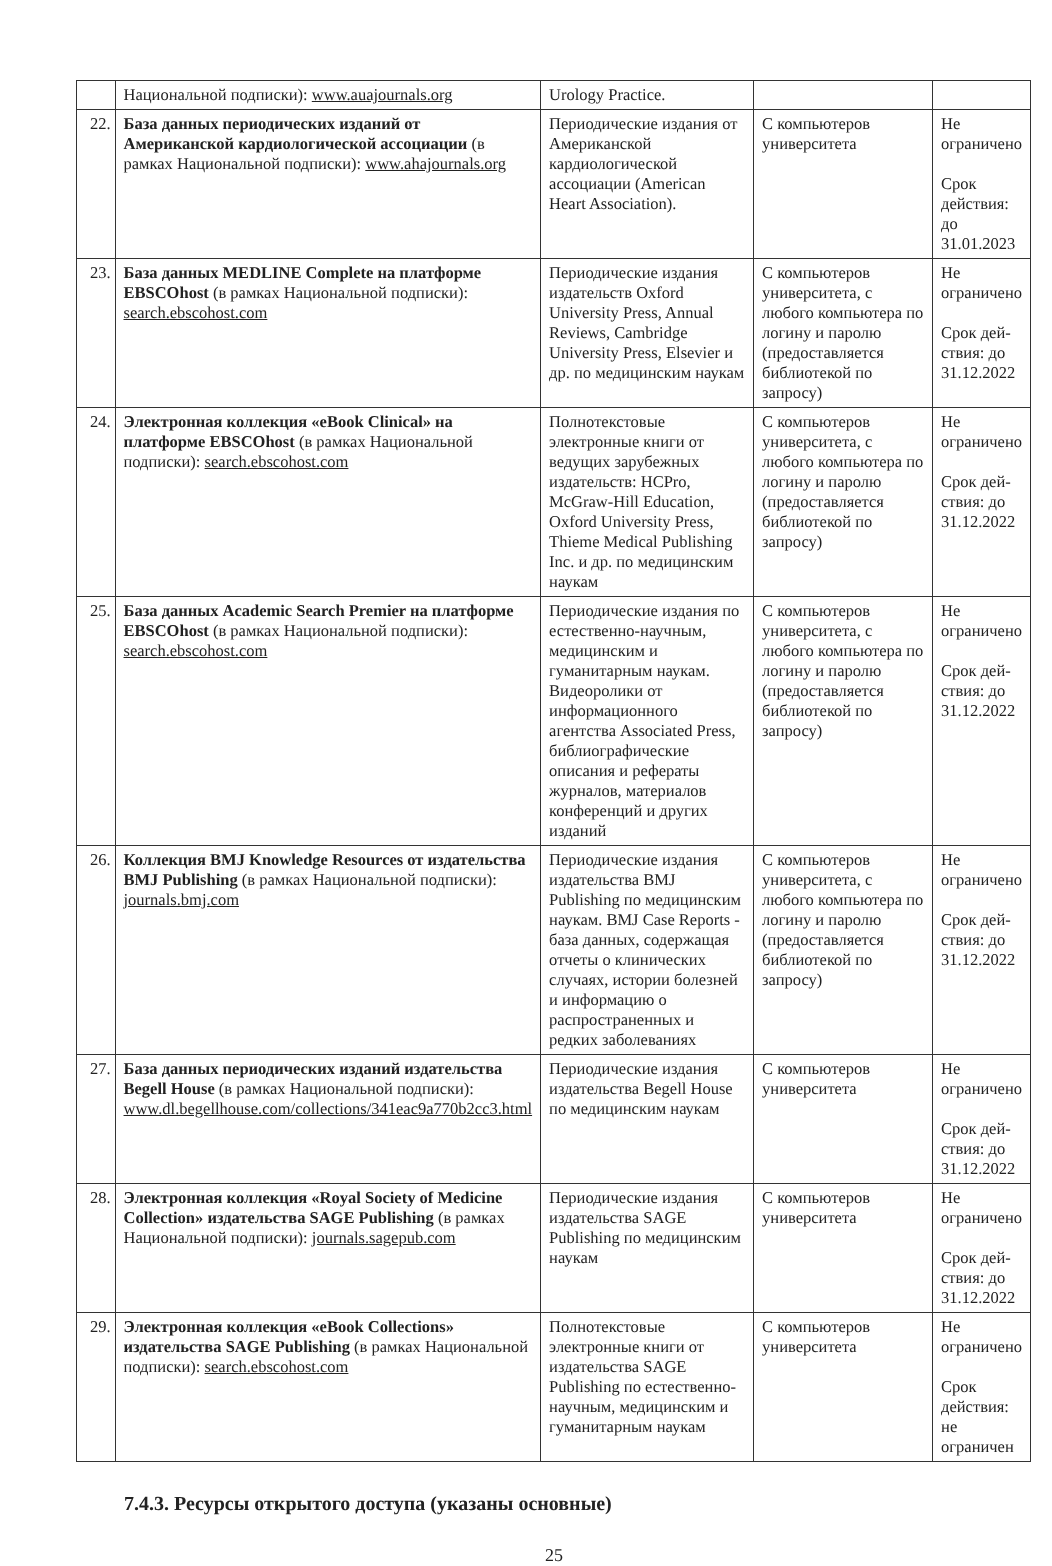| | Национальной подписки): www.auajournals.org | Urology Practice. | | |
| 22. | База данных периодических изданий от Американской кардиологической ассоциации (в рамках Национальной подписки): www.ahajournals.org | Периодические издания от Американской кардиологической ассоциации (American Heart Association). | С компьютеров университета | Не ограничено Срок действия: до 31.01.2023 |
| 23. | База данных MEDLINE Complete на платформе EBSCOhost (в рамках Национальной подписки): search.ebscohost.com | Периодические издания издательств Oxford University Press, Annual Reviews, Cambridge University Press, Elsevier и др. по медицинским наукам | С компьютеров университета, с любого компьютера по логину и паролю (предоставляется библиотекой по запросу) | Не ограничено Срок дей-ствия: до 31.12.2022 |
| 24. | Электронная коллекция «eBook Clinical» на платформе EBSCOhost (в рамках Национальной подписки): search.ebscohost.com | Полнотекстовые электронные книги от ведущих зарубежных издательств: HCPro, McGraw-Hill Education, Oxford University Press, Thieme Medical Publishing Inc. и др. по медицинским наукам | С компьютеров университета, с любого компьютера по логину и паролю (предоставляется библиотекой по запросу) | Не ограничено Срок дей-ствия: до 31.12.2022 |
| 25. | База данных Academic Search Premier на платформе EBSCOhost (в рамках Национальной подписки): search.ebscohost.com | Периодические издания по естественно-научным, медицинским и гуманитарным наукам. Видеоролики от информационного агентства Associated Press, библиографические описания и рефераты журналов, материалов конференций и других изданий | С компьютеров университета, с любого компьютера по логину и паролю (предоставляется библиотекой по запросу) | Не ограничено Срок дей-ствия: до 31.12.2022 |
| 26. | Коллекция BMJ Knowledge Resources от издательства BMJ Publishing (в рамках Национальной подписки): journals.bmj.com | Периодические издания издательства BMJ Publishing по медицинским наукам. BMJ Case Reports - база данных, содержащая отчеты о клинических случаях, истории болезней и информацию о распространенных и редких заболеваниях | С компьютеров университета, с любого компьютера по логину и паролю (предоставляется библиотекой по запросу) | Не ограничено Срок дей-ствия: до 31.12.2022 |
| 27. | База данных периодических изданий издательства Begell House (в рамках Национальной подписки): www.dl.begellhouse.com/collections/341eac9a770b2cc3.html | Периодические издания издательства Begell House по медицинским наукам | С компьютеров университета | Не ограничено Срок дей-ствия: до 31.12.2022 |
| 28. | Электронная коллекция «Royal Society of Medicine Collection» издательства SAGE Publishing (в рамках Национальной подписки): journals.sagepub.com | Периодические издания издательства SAGE Publishing по медицинским наукам | С компьютеров университета | Не ограничено Срок дей-ствия: до 31.12.2022 |
| 29. | Электронная коллекция «eBook Collections» издательства SAGE Publishing (в рамках Национальной подписки): search.ebscohost.com | Полнотекстовые электронные книги от издательства SAGE Publishing по естественно-научным, медицинским и гуманитарным наукам | С компьютеров университета | Не ограничено Срок действия: не ограничен |
7.4.3. Ресурсы открытого доступа (указаны основные)
25